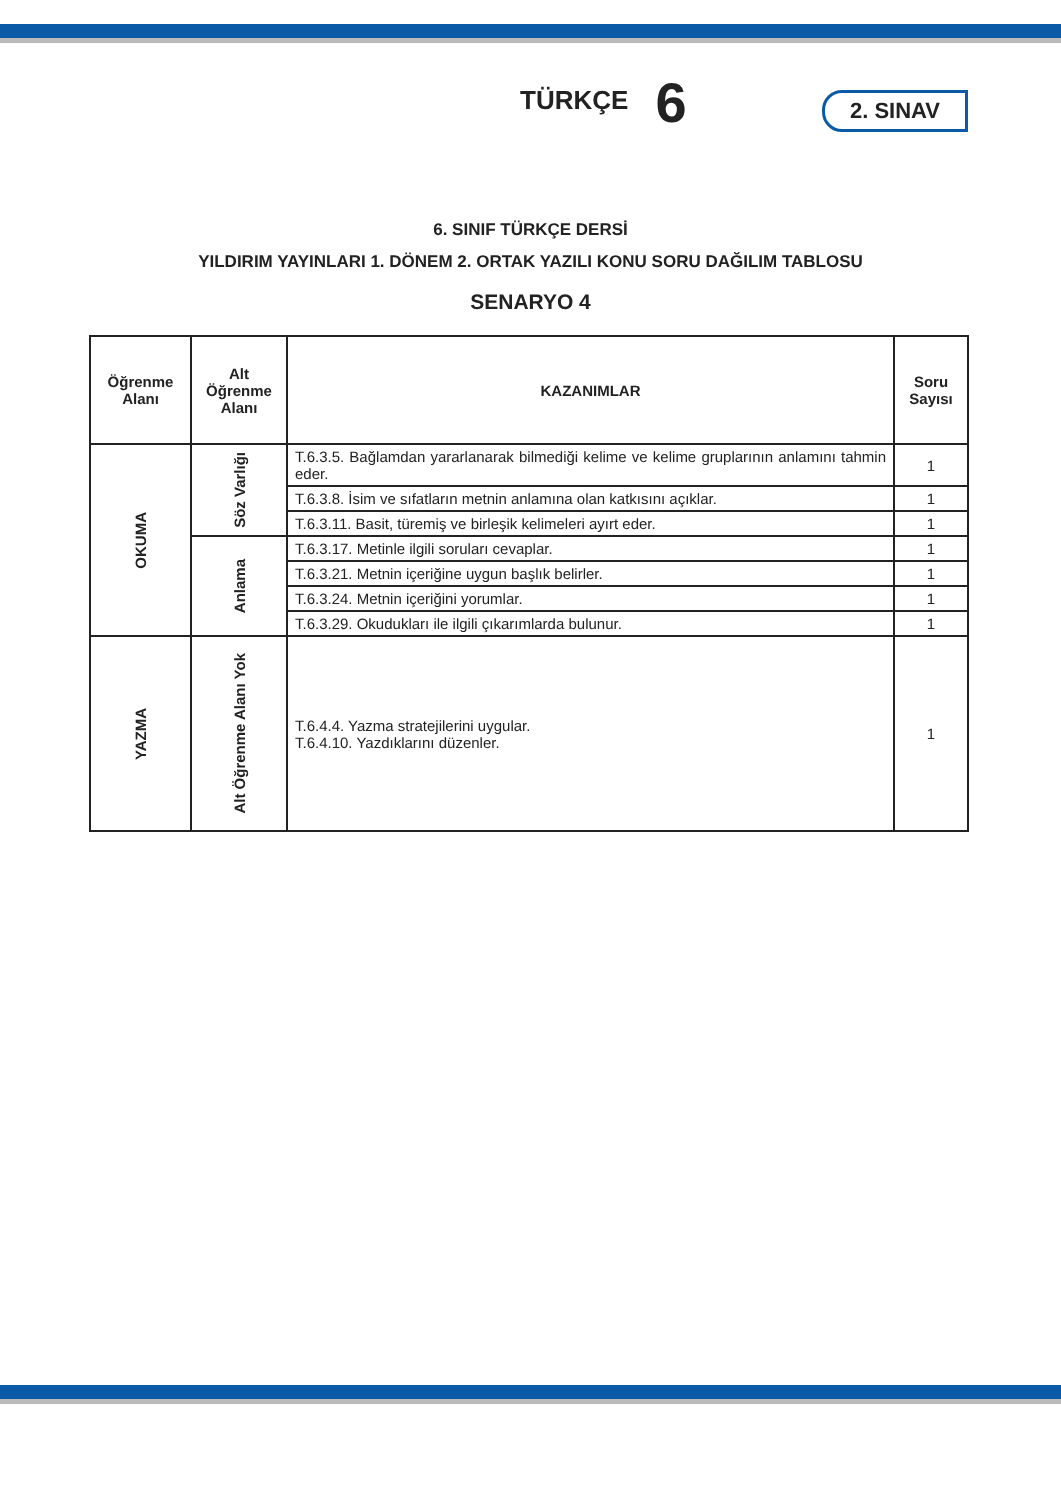TÜRKÇE 6
2. SINAV
6. SINIF TÜRKÇE DERSİ
YILDIRIM YAYINLARI 1. DÖNEM 2. ORTAK YAZILI KONU SORU DAĞILIM TABLOSU
SENARYO 4
| Öğrenme Alanı | Alt Öğrenme Alanı | KAZANIMLAR | Soru Sayısı |
| --- | --- | --- | --- |
| OKUMA | Söz Varlığı | T.6.3.5. Bağlamdan yararlanarak bilmediği kelime ve kelime gruplarının anlamını tahmin eder. | 1 |
| | | T.6.3.8. İsim ve sıfatların metnin anlamına olan katkısını açıklar. | 1 |
| | | T.6.3.11. Basit, türemiş ve birleşik kelimeleri ayırt eder. | 1 |
| | Anlama | T.6.3.17. Metinle ilgili soruları cevaplar. | 1 |
| | | T.6.3.21. Metnin içeriğine uygun başlık belirler. | 1 |
| | | T.6.3.24. Metnin içeriğini yorumlar. | 1 |
| | | T.6.3.29. Okudukları ile ilgili çıkarımlarda bulunur. | 1 |
| YAZMA | Alt Öğrenme Alanı Yok | T.6.4.4. Yazma stratejilerini uygular. T.6.4.10. Yazdıklarını düzenler. | 1 |